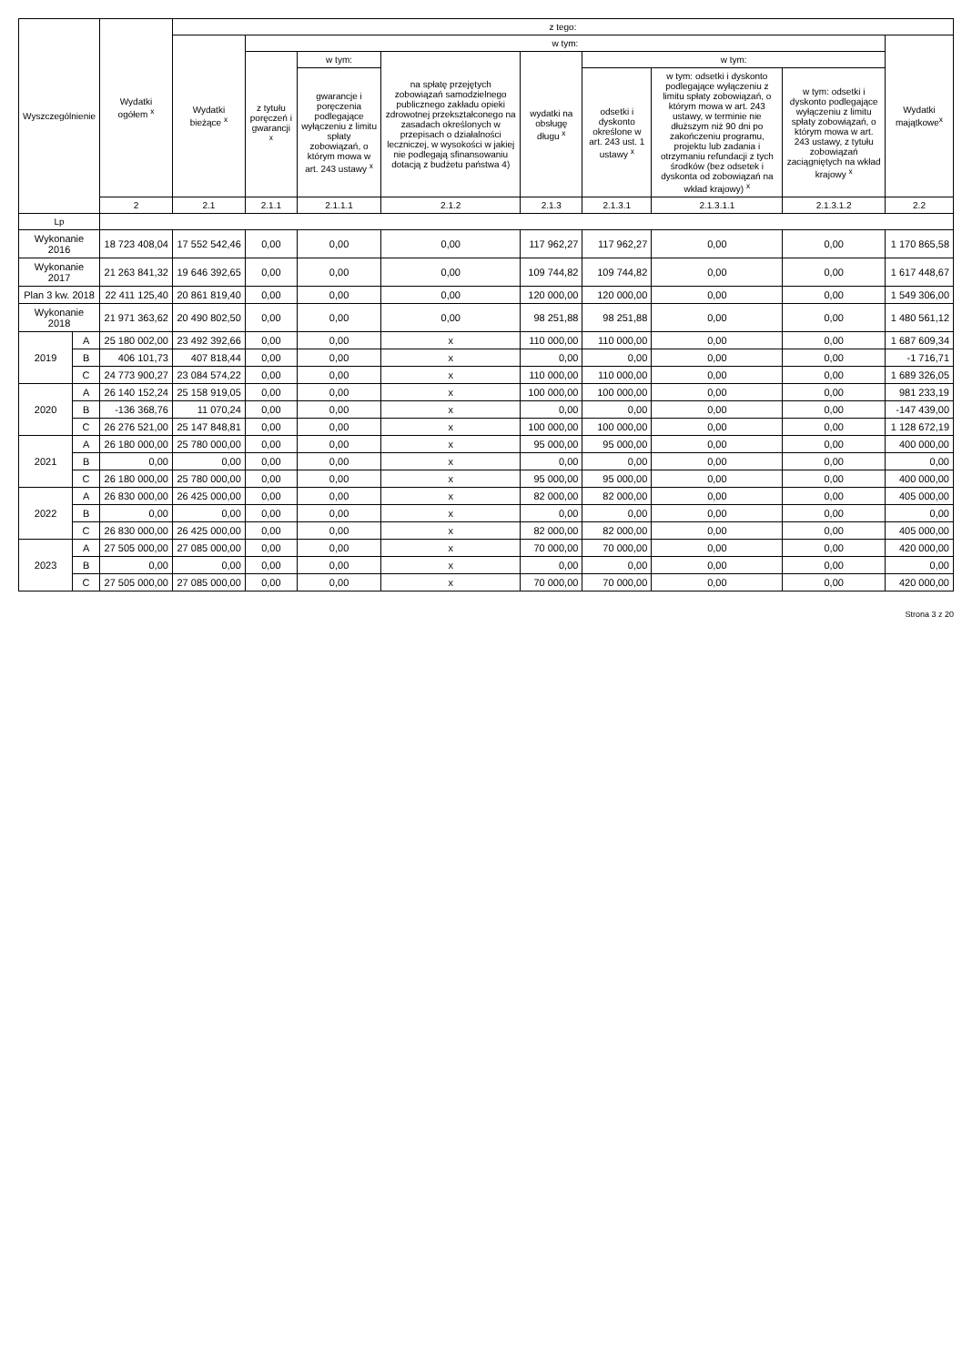| Wyszczególnienie | | Wydatki ogółem <sup>x</sup> | z tego: | | | | | | | | |
| --- | --- | --- | --- | --- | --- | --- | --- | --- | --- | --- | --- |
| | | | Wydatki bieżące <sup>x</sup> | w tym: | | | | | | | Wydatki majątkowe<sup>x</sup> |
| | | | | z tytułu poręczeń i gwarancji <sup>x</sup> | w tym: | na spłatę przejętych zobowiązań samodzielnego publicznego zakładu opieki zdrowotnej przekształconego na zasadach określonych w przepisach o działalności leczniczej, w wysokości w jakiej nie podlegają sfinansowaniu dotacją z budżetu państwa 4) | wydatki na obsługę długu <sup>x</sup> | w tym: | | | |
| | | | | | gwarancje i poręczenia podlegające wyłączeniu z limitu spłaty zobowiązań, o którym mowa w art. 243 ustawy <sup>x</sup> | | | odsetki i dyskonto określone w art. 243 ust. 1 ustawy <sup>x</sup> | w tym: odsetki i dyskonto podlegające wyłączeniu z limitu spłaty zobowiązań, o którym mowa w art. 243 ustawy, w terminie nie dłuższym niż 90 dni po zakończeniu programu, projektu lub zadania i otrzymaniu refundacji z tych środków (bez odsetek i dyskonta od zobowiązań na wkład krajowy) <sup>x</sup> | w tym: odsetki i dyskonto podlegające wyłączeniu z limitu spłaty zobowiązań, o którym mowa w art. 243 ustawy, z tytułu zobowiązań zaciągniętych na wkład krajowy <sup>x</sup> | |
| | | 2 | 2.1 | 2.1.1 | 2.1.1.1 | 2.1.2 | 2.1.3 | 2.1.3.1 | 2.1.3.1.1 | 2.1.3.1.2 | 2.2 |
| Lp | | | | | | | | | | | |
| Wykonanie 2016 | | 18 723 408,04 | 17 552 542,46 | 0,00 | 0,00 | 0,00 | 117 962,27 | 117 962,27 | 0,00 | 0,00 | 1 170 865,58 |
| Wykonanie 2017 | | 21 263 841,32 | 19 646 392,65 | 0,00 | 0,00 | 0,00 | 109 744,82 | 109 744,82 | 0,00 | 0,00 | 1 617 448,67 |
| Plan 3 kw. 2018 | | 22 411 125,40 | 20 861 819,40 | 0,00 | 0,00 | 0,00 | 120 000,00 | 120 000,00 | 0,00 | 0,00 | 1 549 306,00 |
| Wykonanie 2018 | | 21 971 363,62 | 20 490 802,50 | 0,00 | 0,00 | 0,00 | 98 251,88 | 98 251,88 | 0,00 | 0,00 | 1 480 561,12 |
| 2019 | A | 25 180 002,00 | 23 492 392,66 | 0,00 | 0,00 | x | 110 000,00 | 110 000,00 | 0,00 | 0,00 | 1 687 609,34 |
| | B | 406 101,73 | 407 818,44 | 0,00 | 0,00 | x | 0,00 | 0,00 | 0,00 | 0,00 | -1 716,71 |
| | C | 24 773 900,27 | 23 084 574,22 | 0,00 | 0,00 | x | 110 000,00 | 110 000,00 | 0,00 | 0,00 | 1 689 326,05 |
| 2020 | A | 26 140 152,24 | 25 158 919,05 | 0,00 | 0,00 | x | 100 000,00 | 100 000,00 | 0,00 | 0,00 | 981 233,19 |
| | B | -136 368,76 | 11 070,24 | 0,00 | 0,00 | x | 0,00 | 0,00 | 0,00 | 0,00 | -147 439,00 |
| | C | 26 276 521,00 | 25 147 848,81 | 0,00 | 0,00 | x | 100 000,00 | 100 000,00 | 0,00 | 0,00 | 1 128 672,19 |
| 2021 | A | 26 180 000,00 | 25 780 000,00 | 0,00 | 0,00 | x | 95 000,00 | 95 000,00 | 0,00 | 0,00 | 400 000,00 |
| | B | 0,00 | 0,00 | 0,00 | 0,00 | x | 0,00 | 0,00 | 0,00 | 0,00 | 0,00 |
| | C | 26 180 000,00 | 25 780 000,00 | 0,00 | 0,00 | x | 95 000,00 | 95 000,00 | 0,00 | 0,00 | 400 000,00 |
| 2022 | A | 26 830 000,00 | 26 425 000,00 | 0,00 | 0,00 | x | 82 000,00 | 82 000,00 | 0,00 | 0,00 | 405 000,00 |
| | B | 0,00 | 0,00 | 0,00 | 0,00 | x | 0,00 | 0,00 | 0,00 | 0,00 | 0,00 |
| | C | 26 830 000,00 | 26 425 000,00 | 0,00 | 0,00 | x | 82 000,00 | 82 000,00 | 0,00 | 0,00 | 405 000,00 |
| 2023 | A | 27 505 000,00 | 27 085 000,00 | 0,00 | 0,00 | x | 70 000,00 | 70 000,00 | 0,00 | 0,00 | 420 000,00 |
| | B | 0,00 | 0,00 | 0,00 | 0,00 | x | 0,00 | 0,00 | 0,00 | 0,00 | 0,00 |
| | C | 27 505 000,00 | 27 085 000,00 | 0,00 | 0,00 | x | 70 000,00 | 70 000,00 | 0,00 | 0,00 | 420 000,00 |
Strona 3 z 20